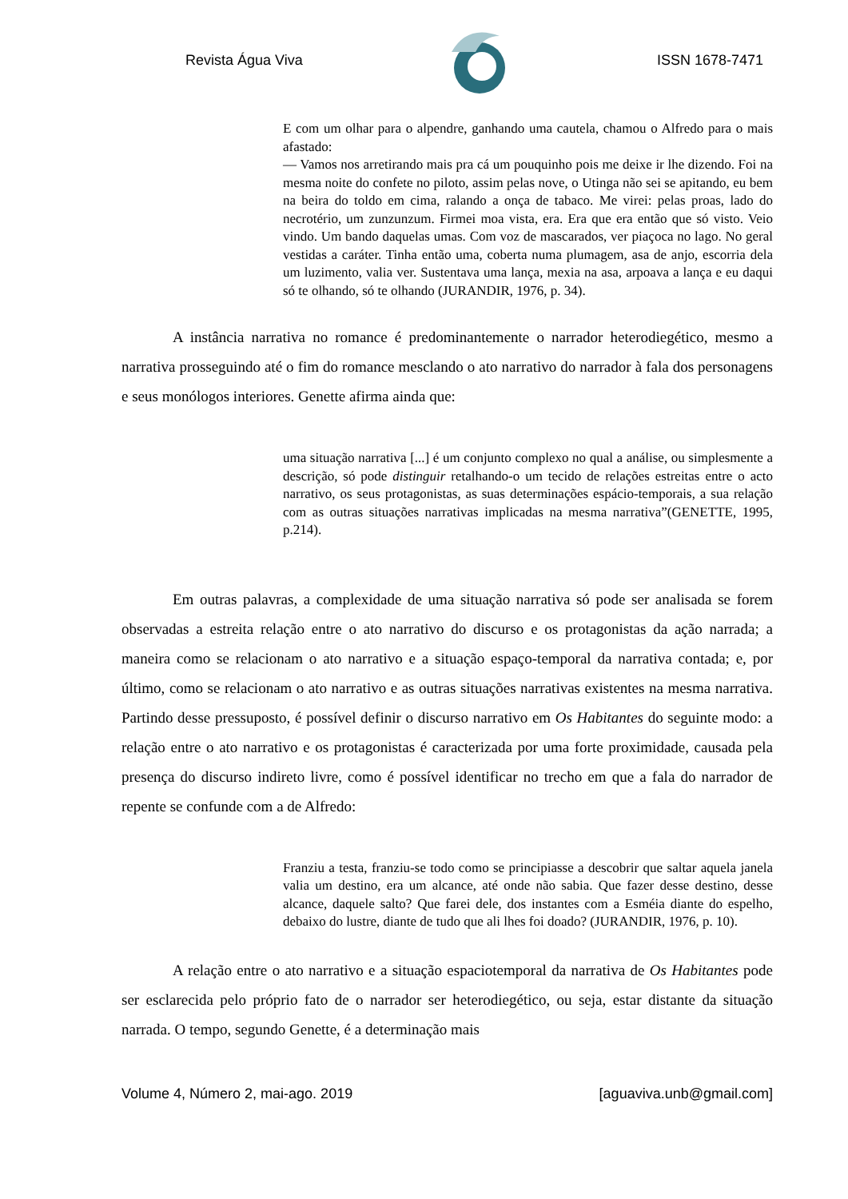Revista Água Viva ISSN 1678-7471
E com um olhar para o alpendre, ganhando uma cautela, chamou o Alfredo para o mais afastado:
— Vamos nos arretirando mais pra cá um pouquinho pois me deixe ir lhe dizendo. Foi na mesma noite do confete no piloto, assim pelas nove, o Utinga não sei se apitando, eu bem na beira do toldo em cima, ralando a onça de tabaco. Me virei: pelas proas, lado do necrotério, um zunzunzum. Firmei moa vista, era. Era que era então que só visto. Veio vindo. Um bando daquelas umas. Com voz de mascarados, ver piaçoca no lago. No geral vestidas a caráter. Tinha então uma, coberta numa plumagem, asa de anjo, escorria dela um luzimento, valia ver. Sustentava uma lança, mexia na asa, arpoava a lança e eu daqui só te olhando, só te olhando (JURANDIR, 1976, p. 34).
A instância narrativa no romance é predominantemente o narrador heterodiegético, mesmo a narrativa prosseguindo até o fim do romance mesclando o ato narrativo do narrador à fala dos personagens e seus monólogos interiores. Genette afirma ainda que:
uma situação narrativa [...] é um conjunto complexo no qual a análise, ou simplesmente a descrição, só pode distinguir retalhando-o um tecido de relações estreitas entre o acto narrativo, os seus protagonistas, as suas determinações espácio-temporais, a sua relação com as outras situações narrativas implicadas na mesma narrativa”(GENETTE, 1995, p.214).
Em outras palavras, a complexidade de uma situação narrativa só pode ser analisada se forem observadas a estreita relação entre o ato narrativo do discurso e os protagonistas da ação narrada; a maneira como se relacionam o ato narrativo e a situação espaço-temporal da narrativa contada; e, por último, como se relacionam o ato narrativo e as outras situações narrativas existentes na mesma narrativa. Partindo desse pressuposto, é possível definir o discurso narrativo em Os Habitantes do seguinte modo: a relação entre o ato narrativo e os protagonistas é caracterizada por uma forte proximidade, causada pela presença do discurso indireto livre, como é possível identificar no trecho em que a fala do narrador de repente se confunde com a de Alfredo:
Franziu a testa, franziu-se todo como se principiasse a descobrir que saltar aquela janela valia um destino, era um alcance, até onde não sabia. Que fazer desse destino, desse alcance, daquele salto? Que farei dele, dos instantes com a Esméia diante do espelho, debaixo do lustre, diante de tudo que ali lhes foi doado? (JURANDIR, 1976, p. 10).
A relação entre o ato narrativo e a situação espaciotemporal da narrativa de Os Habitantes pode ser esclarecida pelo próprio fato de o narrador ser heterodiegético, ou seja, estar distante da situação narrada. O tempo, segundo Genette, é a determinação mais
Volume 4, Número 2, mai-ago. 2019 [aguaviva.unb@gmail.com]